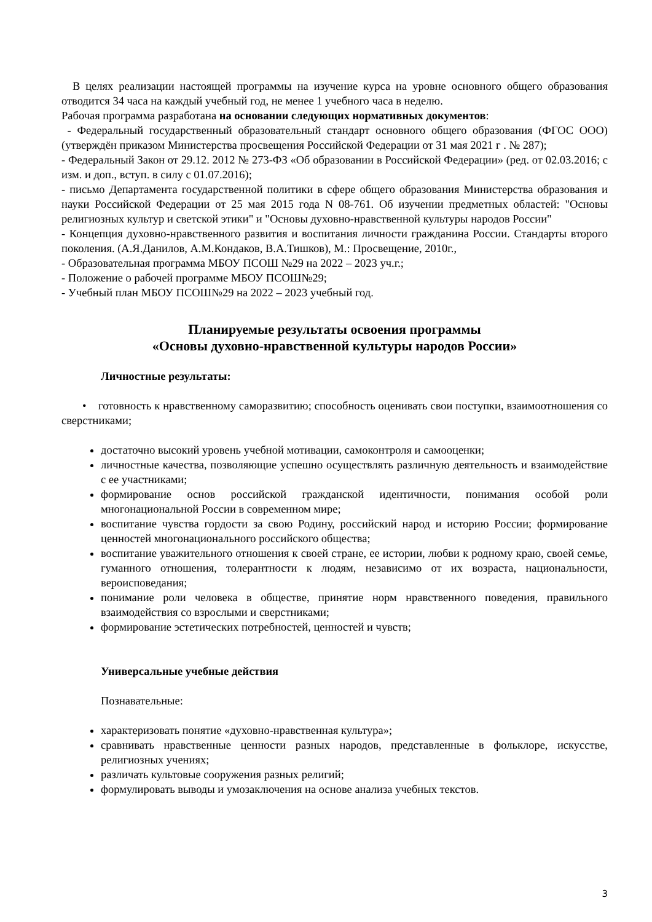В целях реализации настоящей программы на изучение курса на уровне основного общего образования отводится 34 часа на каждый учебный год, не менее 1 учебного часа в неделю.
Рабочая программа разработана на основании следующих нормативных документов:
- Федеральный государственный образовательный стандарт основного общего образования (ФГОС ООО) (утверждён приказом Министерства просвещения Российской Федерации от 31 мая 2021 г . № 287);
- Федеральный Закон от 29.12. 2012 № 273-ФЗ «Об образовании в Российской Федерации» (ред. от 02.03.2016; с изм. и доп., вступ. в силу с 01.07.2016);
- письмо Департамента государственной политики в сфере общего образования Министерства образования и науки Российской Федерации от 25 мая 2015 года N 08-761. Об изучении предметных областей: "Основы религиозных культур и светской этики" и "Основы духовно-нравственной культуры народов России"
- Концепция духовно-нравственного развития и воспитания личности гражданина России. Стандарты второго поколения. (А.Я.Данилов, А.М.Кондаков, В.А.Тишков), М.: Просвещение, 2010г.,
- Образовательная программа МБОУ ПСОШ №29 на 2022 – 2023 уч.г.;
- Положение о рабочей программе МБОУ ПСОШ№29;
- Учебный план МБОУ ПСОШ№29 на 2022 – 2023 учебный год.
Планируемые результаты освоения программы
«Основы духовно-нравственной культуры народов России»
Личностные результаты:
• готовность к нравственному саморазвитию; способность оценивать свои поступки, взаимоотношения со сверстниками;
достаточно высокий уровень учебной мотивации, самоконтроля и самооценки;
личностные качества, позволяющие успешно осуществлять различную деятельность и взаимодействие с ее участниками;
формирование основ российской гражданской идентичности, понимания особой роли многонациональной России в современном мире;
воспитание чувства гордости за свою Родину, российский народ и историю России; формирование ценностей многонационального российского общества;
воспитание уважительного отношения к своей стране, ее истории, любви к родному краю, своей семье, гуманного отношения, толерантности к людям, независимо от их возраста, национальности, вероисповедания;
понимание роли человека в обществе, принятие норм нравственного поведения, правильного взаимодействия со взрослыми и сверстниками;
формирование эстетических потребностей, ценностей и чувств;
Универсальные учебные действия
Познавательные:
характеризовать понятие «духовно-нравственная культура»;
сравнивать нравственные ценности разных народов, представленные в фольклоре, искусстве, религиозных учениях;
различать культовые сооружения разных религий;
формулировать выводы и умозаключения на основе анализа учебных текстов.
3